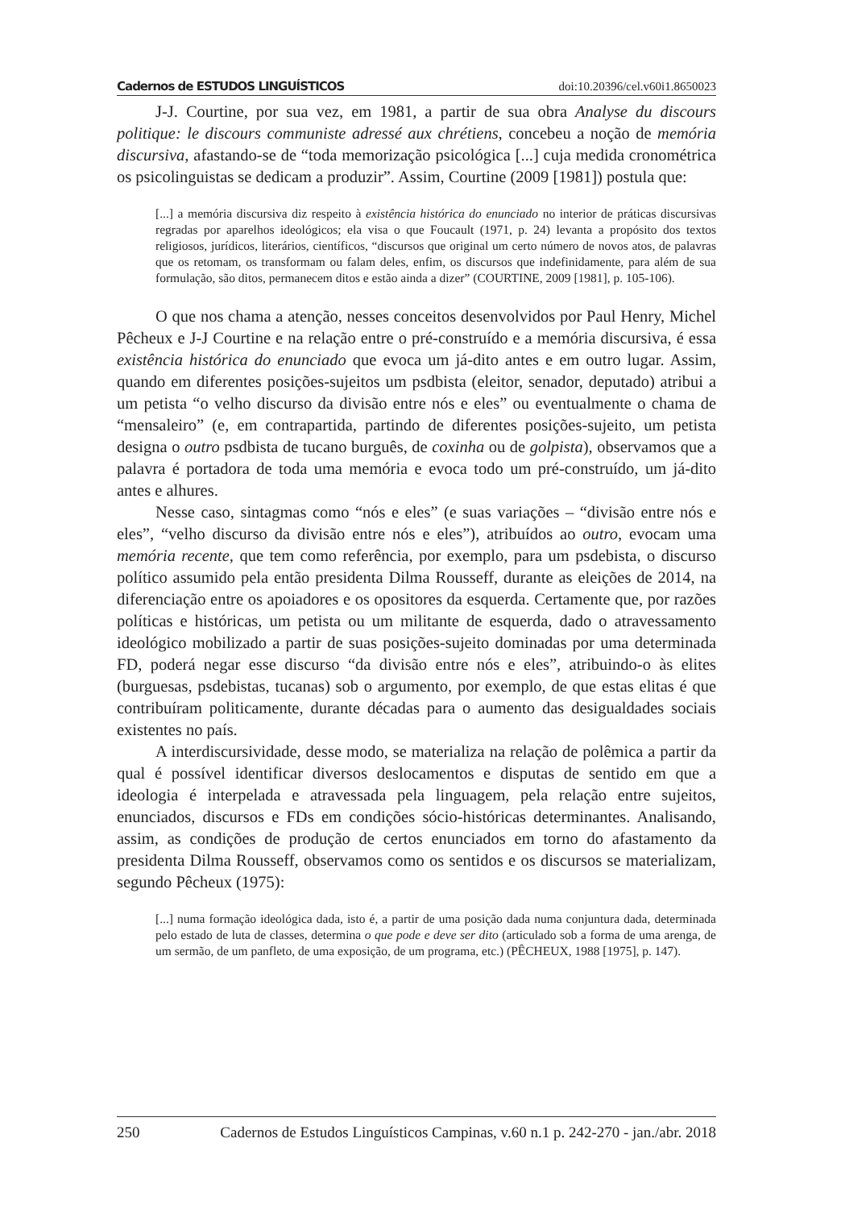Cadernos de ESTUDOS LINGUÍSTICOS doi:10.20396/cel.v60i1.8650023
J-J. Courtine, por sua vez, em 1981, a partir de sua obra Analyse du discours politique: le discours communiste adressé aux chrétiens, concebeu a noção de memória discursiva, afastando-se de “toda memorização psicológica [...] cuja medida cronométrica os psicolinguistas se dedicam a produzir”. Assim, Courtine (2009 [1981]) postula que:
[...] a memória discursiva diz respeito à existência histórica do enunciado no interior de práticas discursivas regradas por aparelhos ideológicos; ela visa o que Foucault (1971, p. 24) levanta a propósito dos textos religiosos, jurídicos, literários, científicos, “discursos que original um certo número de novos atos, de palavras que os retomam, os transformam ou falam deles, enfim, os discursos que indefinidamente, para além de sua formulação, são ditos, permanecem ditos e estão ainda a dizer” (COURTINE, 2009 [1981], p. 105-106).
O que nos chama a atenção, nesses conceitos desenvolvidos por Paul Henry, Michel Pêcheux e J-J Courtine e na relação entre o pré-construído e a memória discursiva, é essa existência histórica do enunciado que evoca um já-dito antes e em outro lugar. Assim, quando em diferentes posições-sujeitos um psdbista (eleitor, senador, deputado) atribui a um petista “o velho discurso da divisão entre nós e eles” ou eventualmente o chama de “mensaleiro” (e, em contrapartida, partindo de diferentes posições-sujeito, um petista designa o outro psdbista de tucano burguês, de coxinha ou de golpista), observamos que a palavra é portadora de toda uma memória e evoca todo um pré-construído, um já-dito antes e alhures.
Nesse caso, sintagmas como “nós e eles” (e suas variações – “divisão entre nós e eles”, “velho discurso da divisão entre nós e eles”), atribuídos ao outro, evocam uma memória recente, que tem como referência, por exemplo, para um psdebista, o discurso político assumido pela então presidenta Dilma Rousseff, durante as eleições de 2014, na diferenciação entre os apoiadores e os opositores da esquerda. Certamente que, por razões políticas e históricas, um petista ou um militante de esquerda, dado o atravessamento ideológico mobilizado a partir de suas posições-sujeito dominadas por uma determinada FD, poderá negar esse discurso “da divisão entre nós e eles”, atribuindo-o às elites (burguesas, psdebistas, tucanas) sob o argumento, por exemplo, de que estas elitas é que contribuíram politicamente, durante décadas para o aumento das desigualdades sociais existentes no país.
A interdiscursividade, desse modo, se materializa na relação de polêmica a partir da qual é possível identificar diversos deslocamentos e disputas de sentido em que a ideologia é interpelada e atravessada pela linguagem, pela relação entre sujeitos, enunciados, discursos e FDs em condições sócio-históricas determinantes. Analisando, assim, as condições de produção de certos enunciados em torno do afastamento da presidenta Dilma Rousseff, observamos como os sentidos e os discursos se materializam, segundo Pêcheux (1975):
[...] numa formação ideológica dada, isto é, a partir de uma posição dada numa conjuntura dada, determinada pelo estado de luta de classes, determina o que pode e deve ser dito (articulado sob a forma de uma arenga, de um sermão, de um panfleto, de uma exposição, de um programa, etc.) (PÊCHEUX, 1988 [1975], p. 147).
250 Cadernos de Estudos Linguísticos Campinas, v.60 n.1 p. 242-270 - jan./abr. 2018